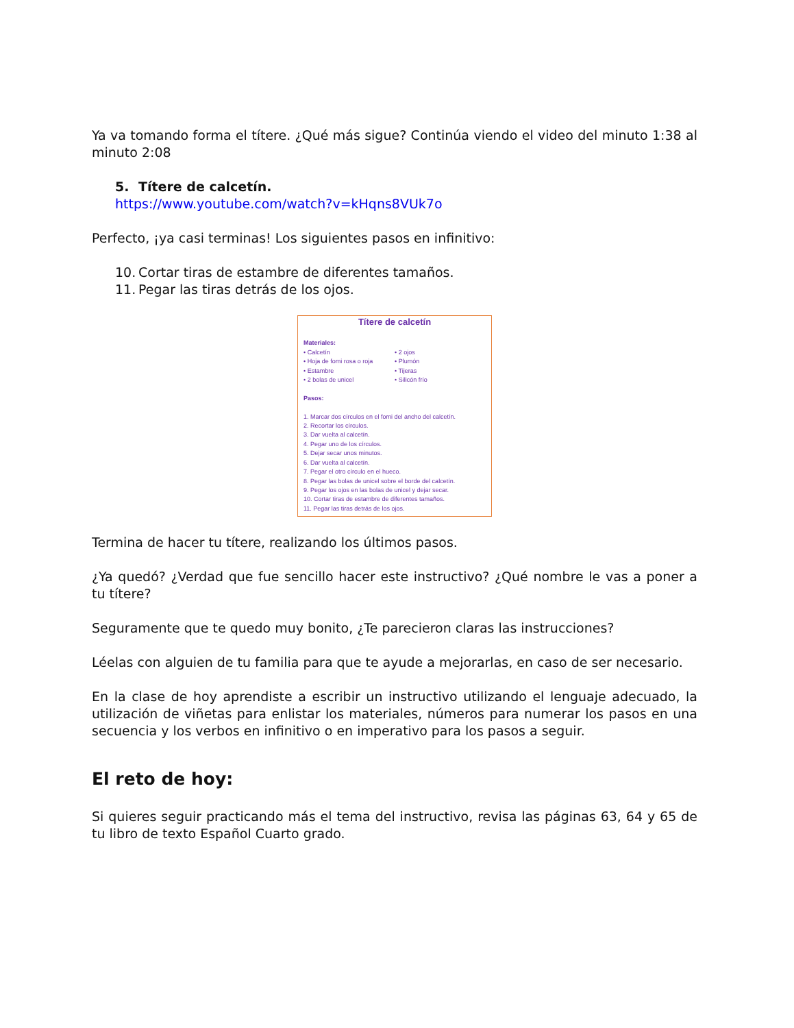Ya va tomando forma el títere. ¿Qué más sigue? Continúa viendo el video del minuto 1:38 al minuto 2:08
5. Títere de calcetín.
https://www.youtube.com/watch?v=kHqns8VUk7o
Perfecto, ¡ya casi terminas! Los siguientes pasos en infinitivo:
10. Cortar tiras de estambre de diferentes tamaños.
11. Pegar las tiras detrás de los ojos.
Títere de calcetín
Materiales:
• Calcetín
• Hoja de fomi rosa o roja
• Estambre
• 2 bolas de unicel
• 2 ojos
• Plumón
• Tijeras
• Silicón frío
Pasos:
1. Marcar dos círculos en el fomi del ancho del calcetín.
2. Recortar los círculos.
3. Dar vuelta al calcetín.
4. Pegar uno de los círculos.
5. Dejar secar unos minutos.
6. Dar vuelta al calcetín.
7. Pegar el otro círculo en el hueco.
8. Pegar las bolas de unicel sobre el borde del calcetín.
9. Pegar los ojos en las bolas de unicel y dejar secar.
10. Cortar tiras de estambre de diferentes tamaños.
11. Pegar las tiras detrás de los ojos.
Termina de hacer tu títere, realizando los últimos pasos.
¿Ya quedó? ¿Verdad que fue sencillo hacer este instructivo? ¿Qué nombre le vas a poner a tu títere?
Seguramente que te quedo muy bonito, ¿Te parecieron claras las instrucciones?
Léelas con alguien de tu familia para que te ayude a mejorarlas, en caso de ser necesario.
En la clase de hoy aprendiste a escribir un instructivo utilizando el lenguaje adecuado, la utilización de viñetas para enlistar los materiales, números para numerar los pasos en una secuencia y los verbos en infinitivo o en imperativo para los pasos a seguir.
El reto de hoy:
Si quieres seguir practicando más el tema del instructivo, revisa las páginas 63, 64 y 65 de tu libro de texto Español Cuarto grado.